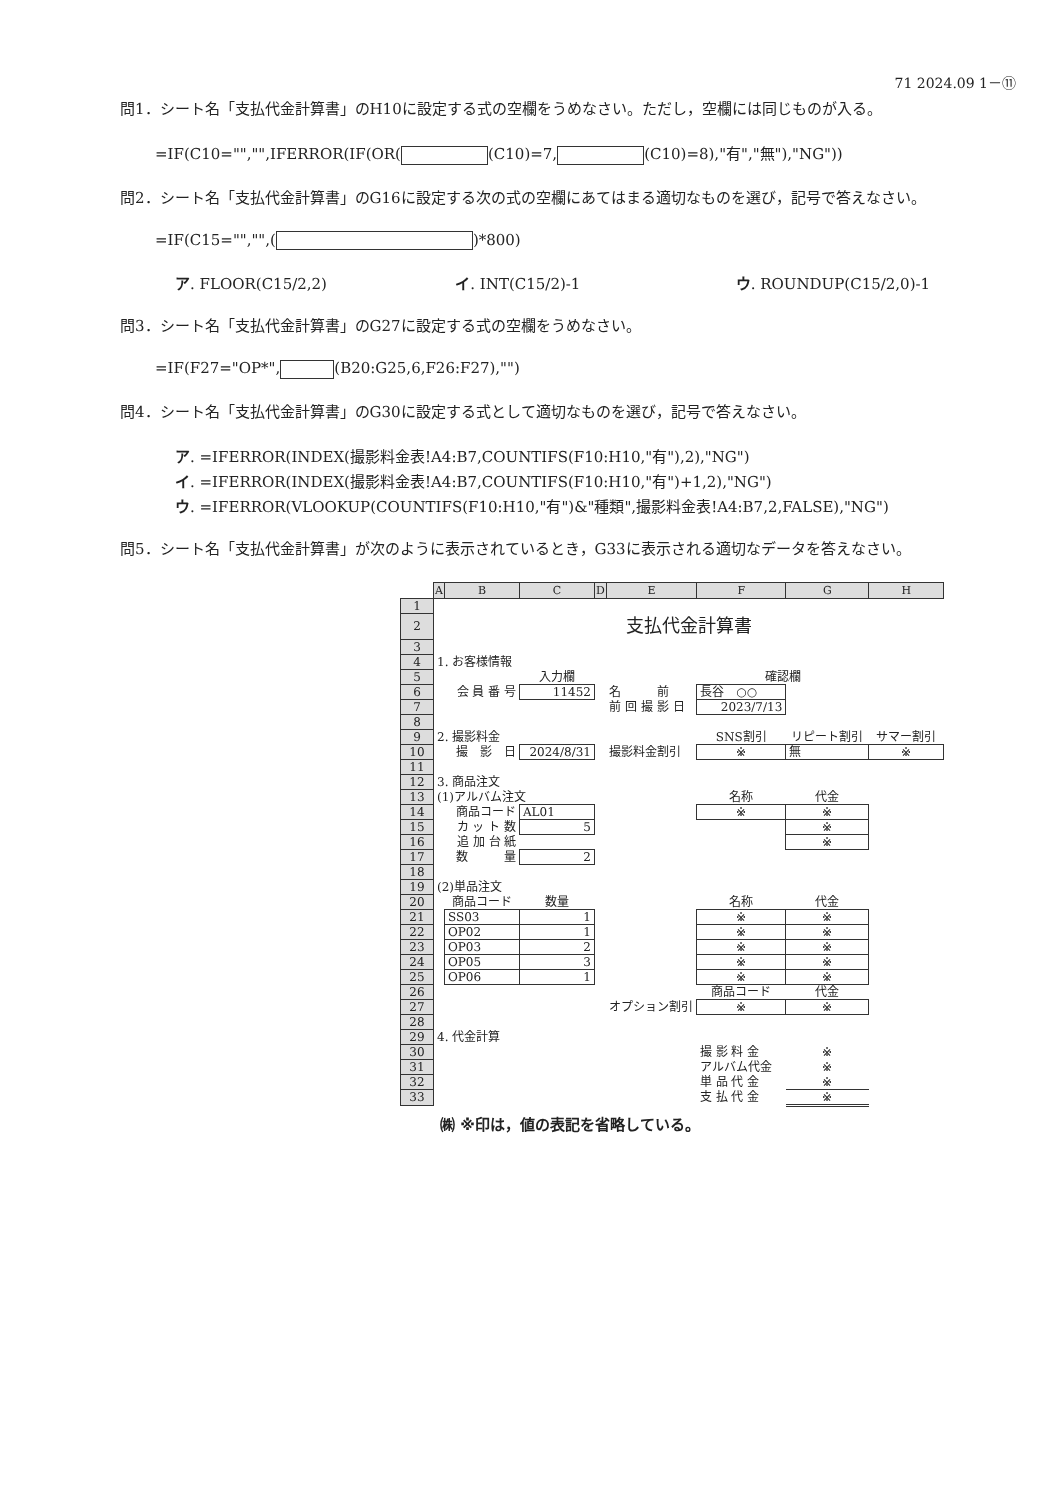71 2024.09 1－⑪
問1．シート名「支払代金計算書」のH10に設定する式の空欄をうめなさい。ただし，空欄には同じものが入る。
=IF(C10="","",IFERROR(IF(OR( (C10)=7, (C10)=8),"有","無"),"NG"))
問2．シート名「支払代金計算書」のG16に設定する次の式の空欄にあてはまる適切なものを選び，記号で答えなさい。
=IF(C15="","",( )*800)
ア. FLOOR(C15/2,2) イ. INT(C15/2)-1 ウ. ROUNDUP(C15/2,0)-1
問3．シート名「支払代金計算書」のG27に設定する式の空欄をうめなさい。
=IF(F27="OP*", (B20:G25,6,F26:F27),"")
問4．シート名「支払代金計算書」のG30に設定する式として適切なものを選び，記号で答えなさい。
ア. =IFERROR(INDEX(撮影料金表!A4:B7,COUNTIFS(F10:H10,"有"),2),"NG")
イ. =IFERROR(INDEX(撮影料金表!A4:B7,COUNTIFS(F10:H10,"有")+1,2),"NG")
ウ. =IFERROR(VLOOKUP(COUNTIFS(F10:H10,"有")&"種類",撮影料金表!A4:B7,2,FALSE),"NG")
問5．シート名「支払代金計算書」が次のように表示されているとき，G33に表示される適切なデータを答えなさい。
| | A | B | C | D | E | F | G | H |
| 1 | | | | | | | | |
| 2 | 支払代金計算書 | | | | | | | |
| 3 | | | | | | | | |
| 4 | 1. お客様情報 | | | | | | | |
| 5 | | | 入力欄 | | | 確認欄 | | |
| 6 | | 会 員 番 号 | 11452 | | 名 前 | 長谷 ○○ | | |
| 7 | | | | | 前 回 撮 影 日 | 2023/7/13 | | |
| 8 | | | | | | | | |
| 9 | 2. 撮影料金 | | | | | SNS割引 | リピート割引 | サマー割引 |
| 10 | | 撮 影 日 | 2024/8/31 | | 撮影料金割引 | ※ | 無 | ※ |
| 11 | | | | | | | | |
| 12 | 3. 商品注文 | | | | | | | |
| 13 | (1)アルバム注文 | | | | | 名称 | 代金 | |
| 14 | | 商品コード | AL01 | | | ※ | ※ | |
| 15 | | カ ッ ト 数 | 5 | | | | ※ | |
| 16 | | 追 加 台 紙 | | | | | ※ | |
| 17 | | 数 量 | 2 | | | | | |
| 18 | | | | | | | | |
| 19 | (2)単品注文 | | | | | | | |
| 20 | | 商品コード | 数量 | | | 名称 | 代金 | |
| 21 | | SS03 | 1 | | | ※ | ※ | |
| 22 | | OP02 | 1 | | | ※ | ※ | |
| 23 | | OP03 | 2 | | | ※ | ※ | |
| 24 | | OP05 | 3 | | | ※ | ※ | |
| 25 | | OP06 | 1 | | | ※ | ※ | |
| 26 | | | | | | 商品コード | 代金 | |
| 27 | | | | | オプション割引 | ※ | ※ | |
| 28 | | | | | | | | |
| 29 | 4. 代金計算 | | | | | | | |
| 30 | | | | | | 撮 影 料 金 | ※ | |
| 31 | | | | | | アルバム代金 | ※ | |
| 32 | | | | | | 単 品 代 金 | ※ | |
| 33 | | | | | | 支 払 代 金 | ※ | |
㈱ ※印は，値の表記を省略している。